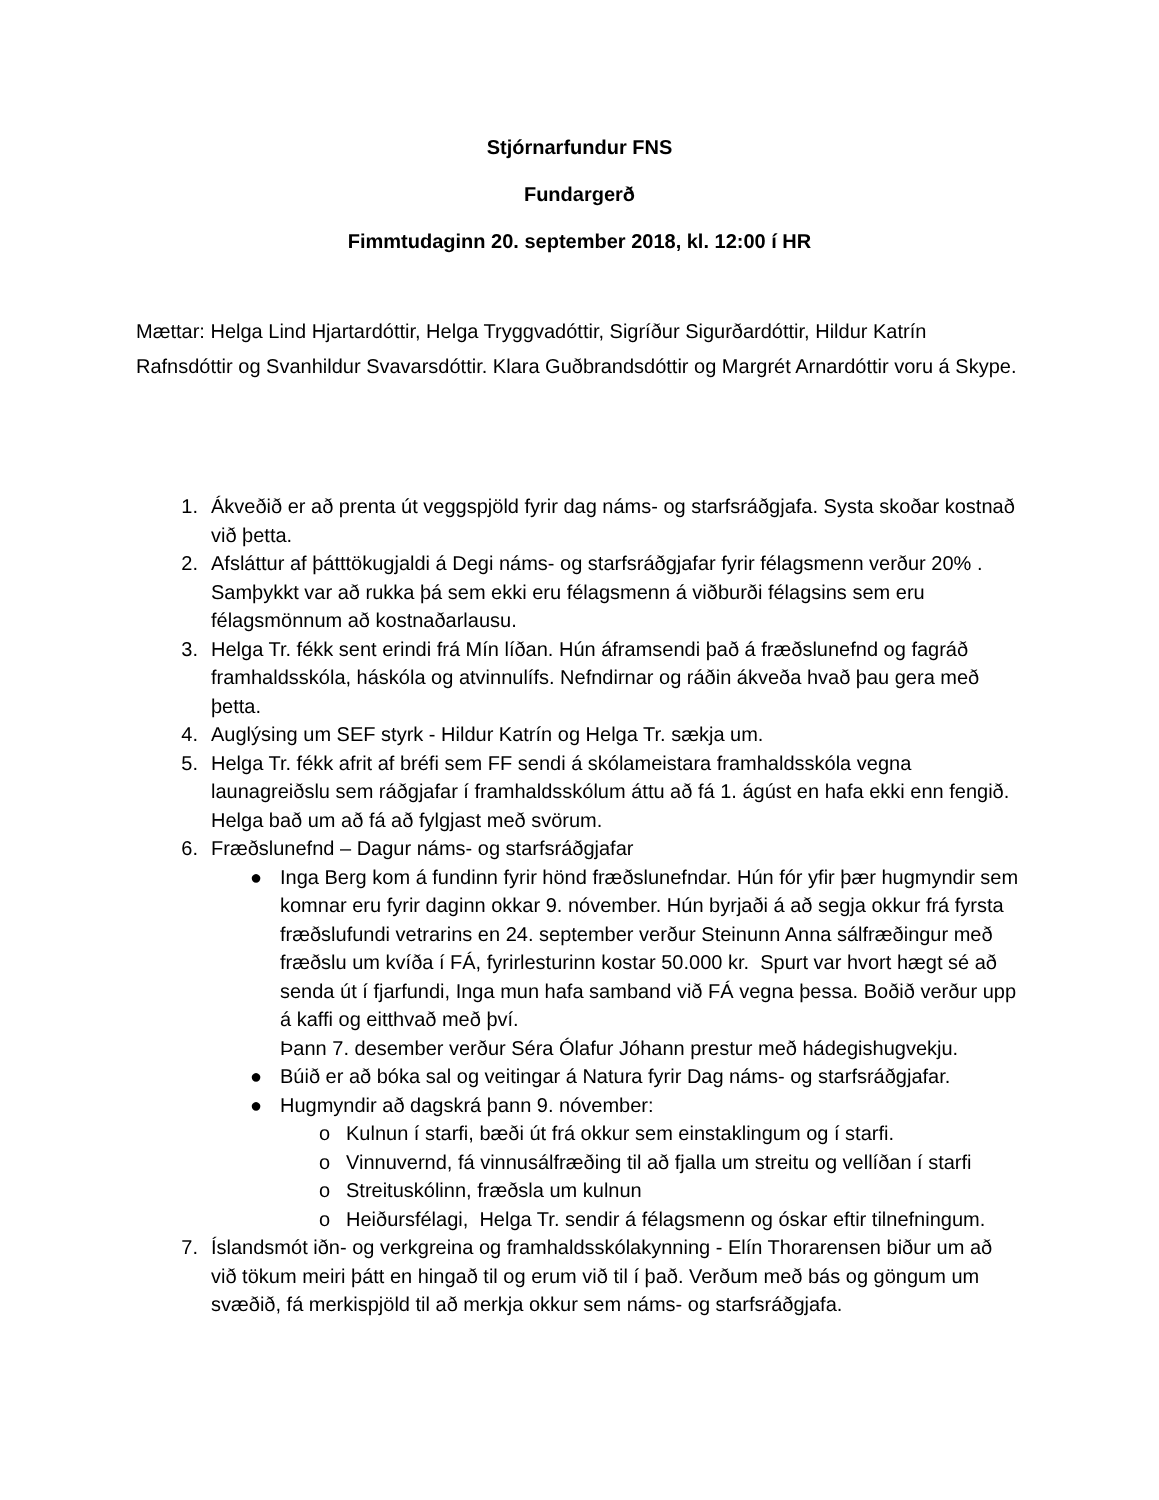Stjórnarfundur FNS
Fundargerð
Fimmtudaginn 20. september 2018, kl. 12:00 í HR
Mættar: Helga Lind Hjartardóttir, Helga Tryggvadóttir, Sigríður Sigurðardóttir, Hildur Katrín Rafnsdóttir og Svanhildur Svavarsdóttir. Klara Guðbrandsdóttir og Margrét Arnardóttir voru á Skype.
1. Ákveðið er að prenta út veggspjöld fyrir dag náms- og starfsráðgjafa. Systa skoðar kostnað við þetta.
2. Afsláttur af þátttökugjaldi á Degi náms- og starfsráðgjafar fyrir félagsmenn verður 20% . Samþykkt var að rukka þá sem ekki eru félagsmenn á viðburði félagsins sem eru félagsmönnum að kostnaðarlausu.
3. Helga Tr. fékk sent erindi frá Mín líðan. Hún áframsendi það á fræðslunefnd og fagráð framhaldsskóla, háskóla og atvinnulífs. Nefndirnar og ráðin ákveða hvað þau gera með þetta.
4. Auglýsing um SEF styrk - Hildur Katrín og Helga Tr. sækja um.
5. Helga Tr. fékk afrit af bréfi sem FF sendi á skólameistara framhaldsskóla vegna launagreiðslu sem ráðgjafar í framhaldsskólum áttu að fá 1. ágúst en hafa ekki enn fengið. Helga bað um að fá að fylgjast með svörum.
6. Fræðslunefnd – Dagur náms- og starfsráðgjafar
● Inga Berg kom á fundinn fyrir hönd fræðslunefndar. Hún fór yfir þær hugmyndir sem komnar eru fyrir daginn okkar 9. nóvember. Hún byrjaði á að segja okkur frá fyrsta fræðslufundi vetrarins en 24. september verður Steinunn Anna sálfræðingur með fræðslu um kvíða í FÁ, fyrirlesturinn kostar 50.000 kr. Spurt var hvort hægt sé að senda út í fjarfundi, Inga mun hafa samband við FÁ vegna þessa. Boðið verður upp á kaffi og eitthvað með því.
Þann 7. desember verður Séra Ólafur Jóhann prestur með hádegishugvekju.
● Búið er að bóka sal og veitingar á Natura fyrir Dag náms- og starfsráðgjafar.
● Hugmyndir að dagskrá þann 9. nóvember:
o Kulnun í starfi, bæði út frá okkur sem einstaklingum og í starfi.
o Vinnuvernd, fá vinnusálfræðing til að fjalla um streitu og vellíðan í starfi
o Streituskólinn, fræðsla um kulnun
o Heiðursfélagi, Helga Tr. sendir á félagsmenn og óskar eftir tilnefningum.
7. Íslandsmót iðn- og verkgreina og framhaldsskólakynning - Elín Thorarensen biður um að við tökum meiri þátt en hingað til og erum við til í það. Verðum með bás og göngum um svæðið, fá merkispjöld til að merkja okkur sem náms- og starfsráðgjafa.